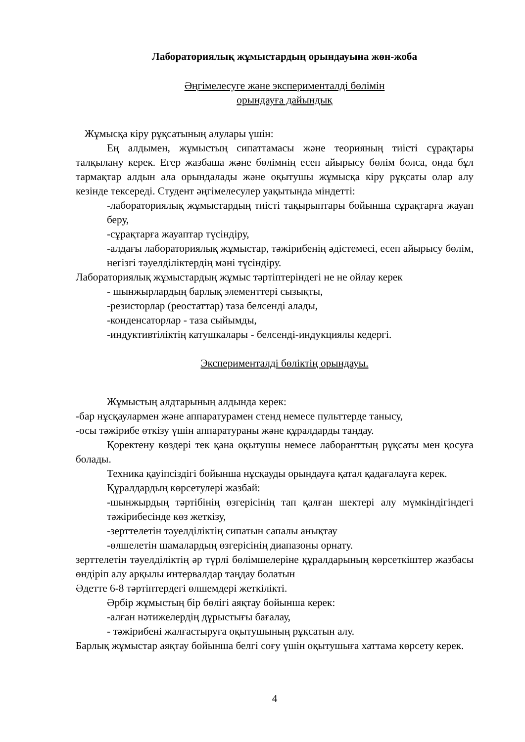Лабораториялық жұмыстардың орындауына жөн-жоба
Әңгімелесуге және эксперименталді бөлімін
орындауға дайындық
Жұмысқа кіру рұқсатының алулары үшін:
Ең алдымен, жұмыстың сипаттамасы және теорияның тиісті сұрақтары талқылану керек. Егер жазбаша және бөлімнің есеп айырысу бөлім болса, онда бұл тармақтар алдын ала орындалады және оқытушы жұмысқа кіру рұқсаты олар алу кезінде тексереді. Студент әңгімелесулер уақытында міндетті:
-лабораториялық жұмыстардың тиісті тақырыптары бойынша сұрақтарға жауап беру,
-сұрақтарға жауаптар түсіндіру,
-алдағы лабораториялық жұмыстар, тәжірибенің әдістемесі, есеп айырысу бөлім, негізгі тәуелділіктердің мәні түсіндіру.
Лабораториялық жұмыстардың жұмыс тәртіптеріндегі не не ойлау керек
- шынжырлардың барлық элементтері сызықты,
-резисторлар (реостаттар) таза белсенді алады,
-конденсаторлар - таза сыйымды,
-индуктивтіліктің катушкалары - белсенді-индукциялы кедергі.
Эксперименталді бөліктің орындауы.
Жұмыстың алдтарының алдында керек:
-бар нұсқаулармен және аппаратурамен стенд немесе пульттерде танысу,
-осы тәжірибе өткізу үшін аппаратураны және құралдарды таңдау.
Қоректену көздері тек қана оқытушы немесе лаборанттың рұқсаты мен қосуға болады.
Техника қауіпсіздігі бойынша нұсқауды орындауға қатал қадағалауға керек.
Құралдардың көрсетулері жазбай:
-шынжырдың тәртібінің өзгерісінің тап қалған шектері алу мүмкіндігіндегі тәжірибесінде көз жеткізу,
-зерттелетін тәуелділіктің сипатын сапалы анықтау
-өлшелетін шамалардың өзгерісінің диапазоны орнату.
зерттелетін тәуелділіктің әр түрлі бөлімшелеріне құралдарының көрсеткіштер жазбасы өндіріп алу арқылы интервалдар таңдау болатын
Әдетте 6-8 тәртіптердегі өлшемдері жеткілікті.
Әрбір жұмыстың бір бөлігі аяқтау бойынша керек:
-алған нәтижелердің дұрыстығы бағалау,
- тәжірибені жалғастыруға оқытушының рұқсатын алу.
Барлық жұмыстар аяқтау бойынша белгі соғу үшін оқытушыға хаттама көрсету керек.
4